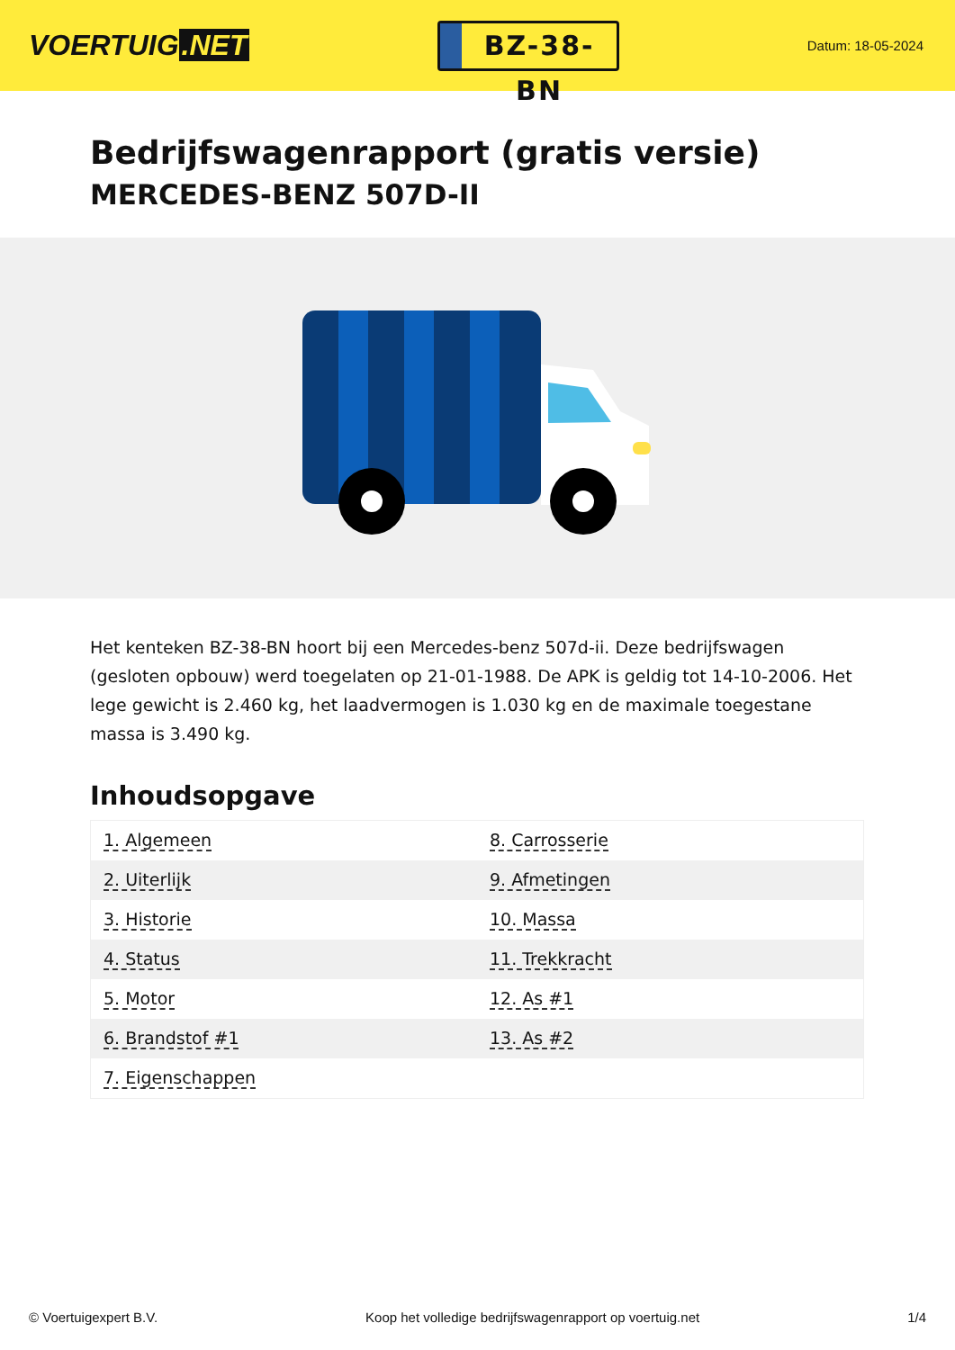VOERTUIG.NET
BZ-38-BN
Datum: 18-05-2024
Bedrijfswagenrapport (gratis versie)
MERCEDES-BENZ 507D-II
Het kenteken BZ-38-BN hoort bij een Mercedes-benz 507d-ii. Deze bedrijfswagen (gesloten opbouw) werd toegelaten op 21-01-1988. De APK is geldig tot 14-10-2006. Het lege gewicht is 2.460 kg, het laadvermogen is 1.030 kg en de maximale toegestane massa is 3.490 kg.
Inhoudsopgave
| 1. Algemeen | 8. Carrosserie |
| 2. Uiterlijk | 9. Afmetingen |
| 3. Historie | 10. Massa |
| 4. Status | 11. Trekkracht |
| 5. Motor | 12. As #1 |
| 6. Brandstof #1 | 13. As #2 |
| 7. Eigenschappen | |
© Voertuigexpert B.V. Koop het volledige bedrijfswagenrapport op voertuig.net 1/4